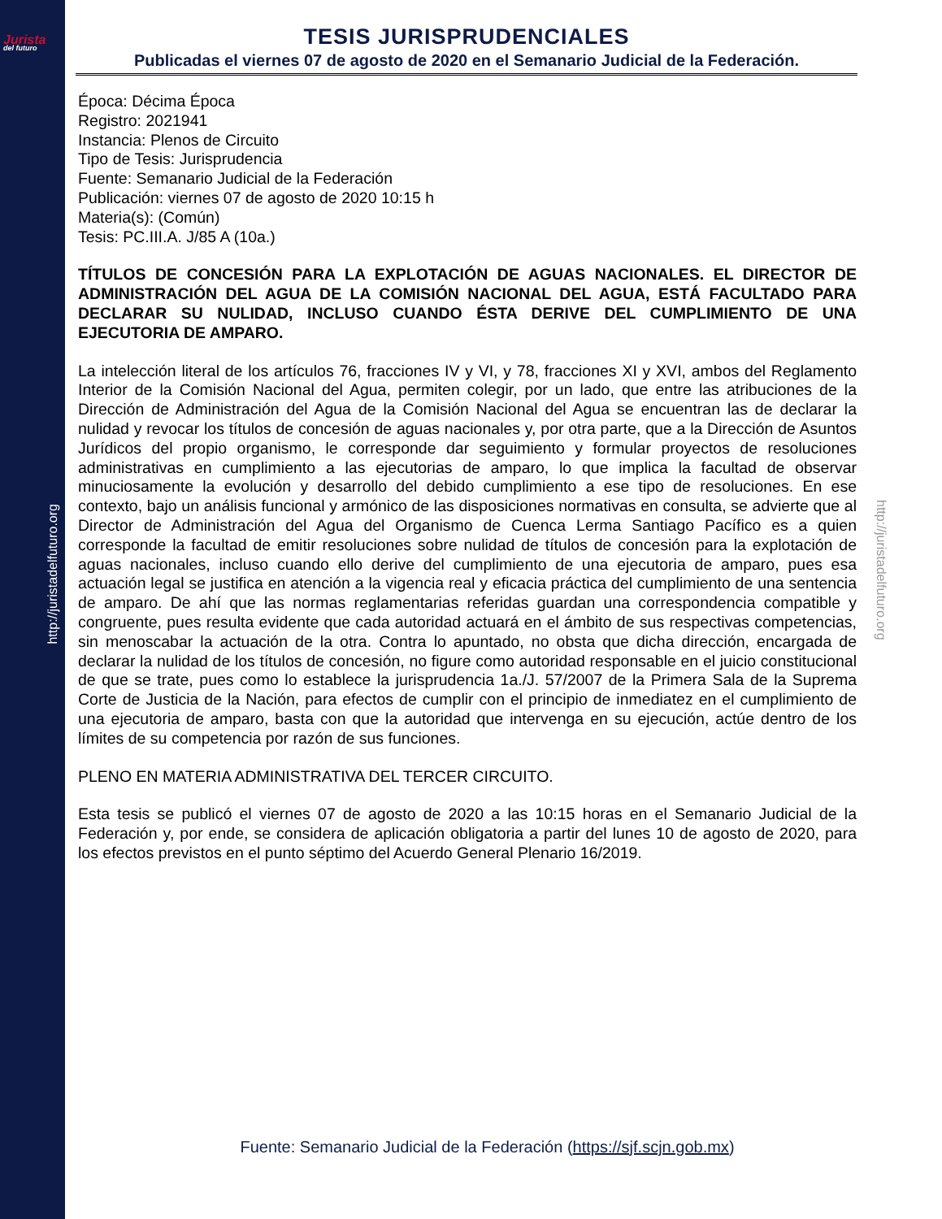Jurista
del futuro
http://juristadelfuturo.org
http://juristadelfuturo.org
TESIS JURISPRUDENCIALES
Publicadas el viernes 07 de agosto de 2020 en el Semanario Judicial de la Federación.
Época: Décima Época
Registro: 2021941
Instancia: Plenos de Circuito
Tipo de Tesis: Jurisprudencia
Fuente: Semanario Judicial de la Federación
Publicación: viernes 07 de agosto de 2020 10:15 h
Materia(s): (Común)
Tesis: PC.III.A. J/85 A (10a.)
TÍTULOS DE CONCESIÓN PARA LA EXPLOTACIÓN DE AGUAS NACIONALES. EL DIRECTOR DE ADMINISTRACIÓN DEL AGUA DE LA COMISIÓN NACIONAL DEL AGUA, ESTÁ FACULTADO PARA DECLARAR SU NULIDAD, INCLUSO CUANDO ÉSTA DERIVE DEL CUMPLIMIENTO DE UNA EJECUTORIA DE AMPARO.
La intelección literal de los artículos 76, fracciones IV y VI, y 78, fracciones XI y XVI, ambos del Reglamento Interior de la Comisión Nacional del Agua, permiten colegir, por un lado, que entre las atribuciones de la Dirección de Administración del Agua de la Comisión Nacional del Agua se encuentran las de declarar la nulidad y revocar los títulos de concesión de aguas nacionales y, por otra parte, que a la Dirección de Asuntos Jurídicos del propio organismo, le corresponde dar seguimiento y formular proyectos de resoluciones administrativas en cumplimiento a las ejecutorias de amparo, lo que implica la facultad de observar minuciosamente la evolución y desarrollo del debido cumplimiento a ese tipo de resoluciones. En ese contexto, bajo un análisis funcional y armónico de las disposiciones normativas en consulta, se advierte que al Director de Administración del Agua del Organismo de Cuenca Lerma Santiago Pacífico es a quien corresponde la facultad de emitir resoluciones sobre nulidad de títulos de concesión para la explotación de aguas nacionales, incluso cuando ello derive del cumplimiento de una ejecutoria de amparo, pues esa actuación legal se justifica en atención a la vigencia real y eficacia práctica del cumplimiento de una sentencia de amparo. De ahí que las normas reglamentarias referidas guardan una correspondencia compatible y congruente, pues resulta evidente que cada autoridad actuará en el ámbito de sus respectivas competencias, sin menoscabar la actuación de la otra. Contra lo apuntado, no obsta que dicha dirección, encargada de declarar la nulidad de los títulos de concesión, no figure como autoridad responsable en el juicio constitucional de que se trate, pues como lo establece la jurisprudencia 1a./J. 57/2007 de la Primera Sala de la Suprema Corte de Justicia de la Nación, para efectos de cumplir con el principio de inmediatez en el cumplimiento de una ejecutoria de amparo, basta con que la autoridad que intervenga en su ejecución, actúe dentro de los límites de su competencia por razón de sus funciones.
PLENO EN MATERIA ADMINISTRATIVA DEL TERCER CIRCUITO.
Esta tesis se publicó el viernes 07 de agosto de 2020 a las 10:15 horas en el Semanario Judicial de la Federación y, por ende, se considera de aplicación obligatoria a partir del lunes 10 de agosto de 2020, para los efectos previstos en el punto séptimo del Acuerdo General Plenario 16/2019.
Fuente: Semanario Judicial de la Federación (https://sjf.scjn.gob.mx)